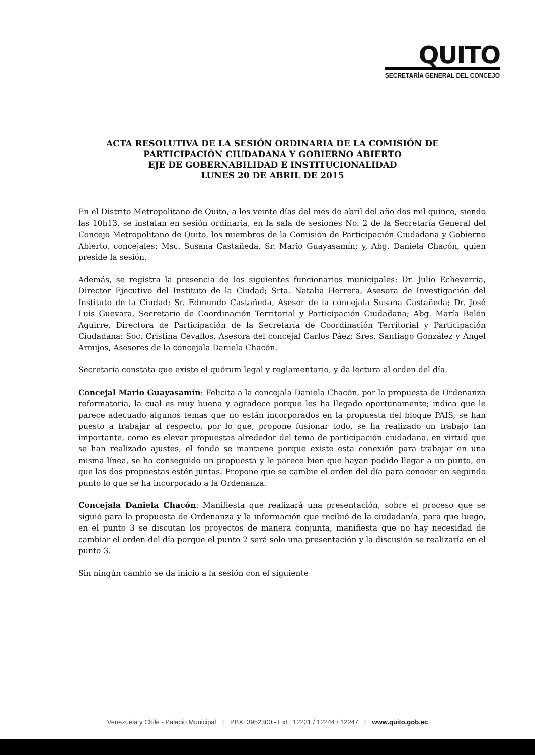QUITO
SECRETARÍA GENERAL DEL CONCEJO
ACTA RESOLUTIVA DE LA SESIÓN ORDINARIA DE LA COMISIÓN DE
PARTICIPACIÓN CIUDADANA Y GOBIERNO ABIERTO
EJE DE GOBERNABILIDAD E INSTITUCIONALIDAD
LUNES 20 DE ABRIL DE 2015
En el Distrito Metropolitano de Quito, a los veinte días del mes de abril del año dos mil quince, siendo las 10h13, se instalan en sesión ordinaria, en la sala de sesiones No. 2 de la Secretaría General del Concejo Metropolitano de Quito, los miembros de la Comisión de Participación Ciudadana y Gobierno Abierto, concejales: Msc. Susana Castañeda, Sr. Mario Guayasamín; y, Abg. Daniela Chacón, quien preside la sesión.
Además, se registra la presencia de los siguientes funcionarios municipales: Dr. Julio Echeverría, Director Ejecutivo del Instituto de la Ciudad; Srta. Natalia Herrera, Asesora de Investigación del Instituto de la Ciudad; Sr. Edmundo Castañeda, Asesor de la concejala Susana Castañeda; Dr. José Luis Guevara, Secretario de Coordinación Territorial y Participación Ciudadana; Abg. María Belén Aguirre, Directora de Participación de la Secretaría de Coordinación Territorial y Participación Ciudadana; Soc. Cristina Cevallos, Asesora del concejal Carlos Páez; Sres. Santiago González y Ángel Armijos, Asesores de la concejala Daniela Chacón.
Secretaría constata que existe el quórum legal y reglamentario, y da lectura al orden del día.
Concejal Mario Guayasamín: Felicita a la concejala Daniela Chacón, por la propuesta de Ordenanza reformatoria, la cual es muy buena y agradece porque les ha llegado oportunamente; indica que le parece adecuado algunos temas que no están incorporados en la propuesta del bloque PAIS, se han puesto a trabajar al respecto, por lo que, propone fusionar todo, se ha realizado un trabajo tan importante, como es elevar propuestas alrededor del tema de participación ciudadana, en virtud que se han realizado ajustes, el fondo se mantiene porque existe esta conexión para trabajar en una misma línea, se ha conseguido un propuesta y le parece bien que hayan podido llegar a un punto, en que las dos propuestas estén juntas. Propone que se cambie el orden del día para conocer en segundo punto lo que se ha incorporado a la Ordenanza.
Concejala Daniela Chacón: Manifiesta que realizará una presentación, sobre el proceso que se siguió para la propuesta de Ordenanza y la información que recibió de la ciudadanía, para que luego, en el punto 3 se discutan los proyectos de manera conjunta, manifiesta que no hay necesidad de cambiar el orden del día porque el punto 2 será solo una presentación y la discusión se realizaría en el punto 3.
Sin ningún cambio se da inicio a la sesión con el siguiente
Venezuela y Chile - Palacio Municipal ⋮ PBX: 3952300 - Ext.: 12231 / 12244 / 12247 ⋮ www.quito.gob.ec